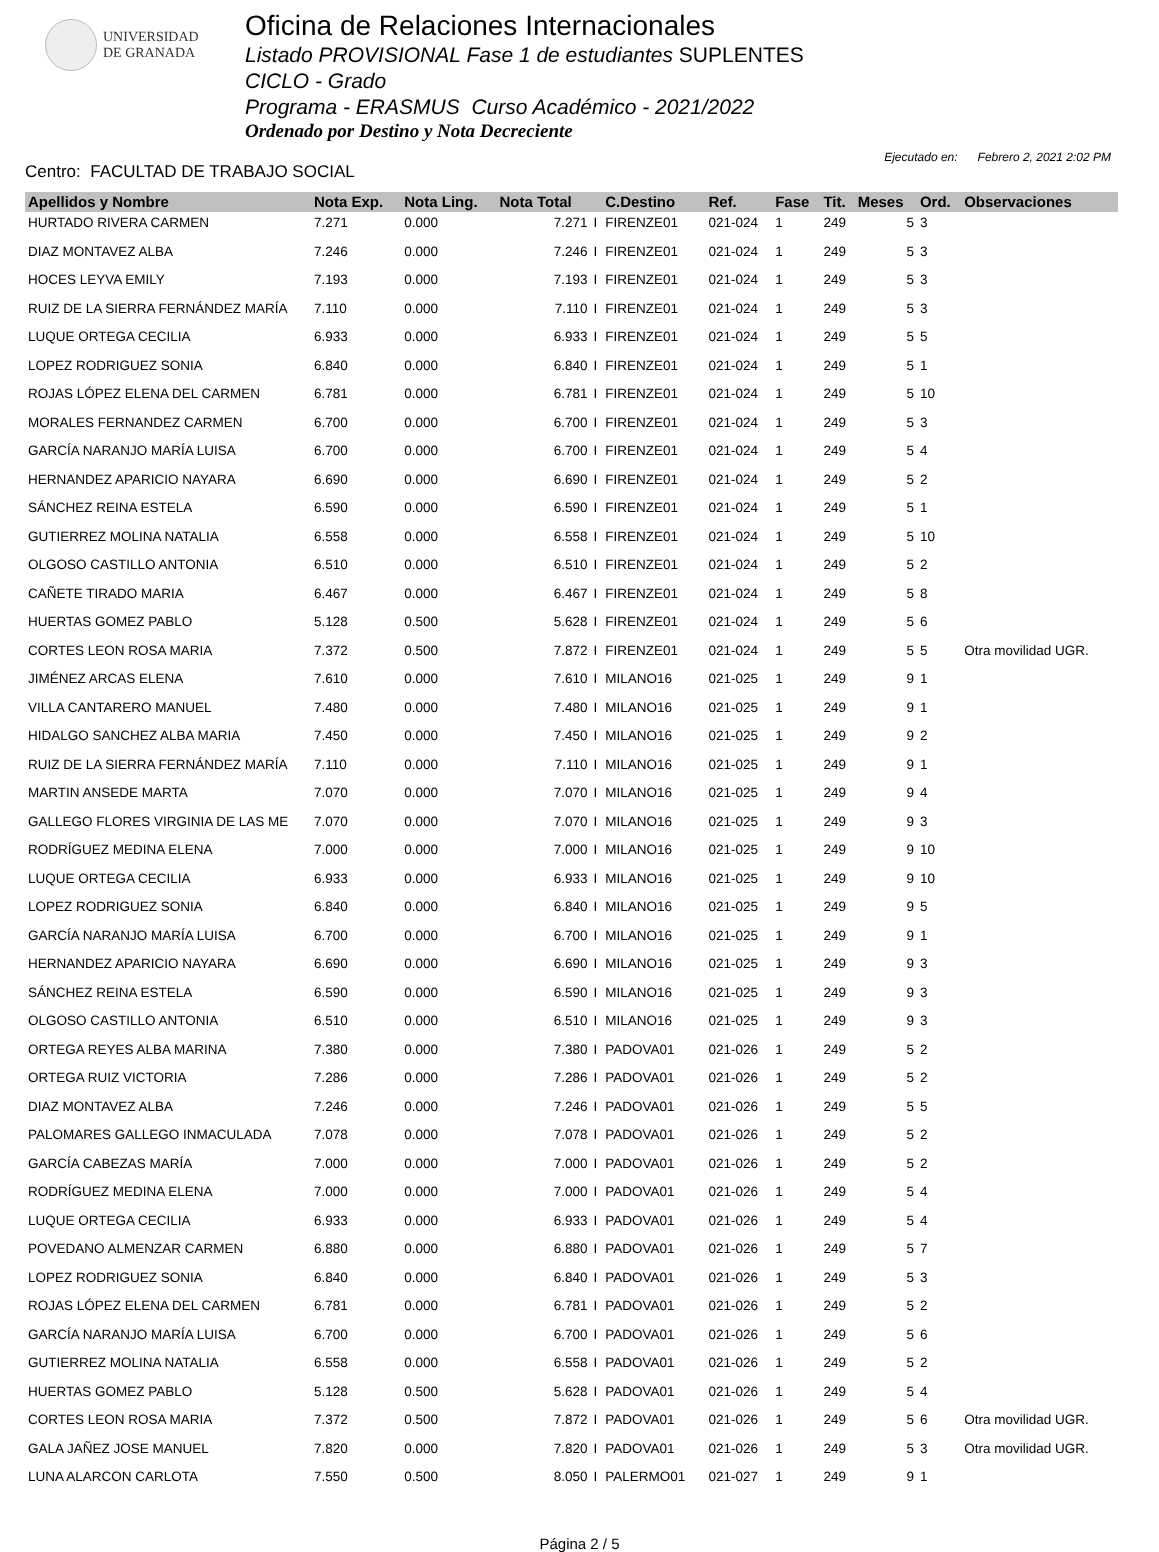UNIVERSIDAD
DE GRANADA
Oficina de Relaciones Internacionales
Listado PROVISIONAL Fase 1 de estudiantes SUPLENTES
CICLO - Grado
Programa - ERASMUS Curso Académico - 2021/2022
Ordenado por Destino y Nota Decreciente
Centro: FACULTAD DE TRABAJO SOCIAL
Ejecutado en: Febrero 2, 2021 2:02 PM
| Apellidos y Nombre | Nota Exp. | Nota Ling. | Nota Total | | C.Destino | Ref. | Fase | Tit. | Meses | Ord. | Observaciones |
| --- | --- | --- | --- | --- | --- | --- | --- | --- | --- | --- | --- |
| HURTADO RIVERA CARMEN | 7.271 | 0.000 | 7.271 | I | FIRENZE01 | 021-024 | 1 | 249 | 5 | 3 | |
| DIAZ MONTAVEZ ALBA | 7.246 | 0.000 | 7.246 | I | FIRENZE01 | 021-024 | 1 | 249 | 5 | 3 | |
| HOCES LEYVA EMILY | 7.193 | 0.000 | 7.193 | I | FIRENZE01 | 021-024 | 1 | 249 | 5 | 3 | |
| RUIZ DE LA SIERRA FERNÁNDEZ MARÍA | 7.110 | 0.000 | 7.110 | I | FIRENZE01 | 021-024 | 1 | 249 | 5 | 3 | |
| LUQUE ORTEGA CECILIA | 6.933 | 0.000 | 6.933 | I | FIRENZE01 | 021-024 | 1 | 249 | 5 | 5 | |
| LOPEZ RODRIGUEZ SONIA | 6.840 | 0.000 | 6.840 | I | FIRENZE01 | 021-024 | 1 | 249 | 5 | 1 | |
| ROJAS LÓPEZ ELENA DEL CARMEN | 6.781 | 0.000 | 6.781 | I | FIRENZE01 | 021-024 | 1 | 249 | 5 | 10 | |
| MORALES FERNANDEZ CARMEN | 6.700 | 0.000 | 6.700 | I | FIRENZE01 | 021-024 | 1 | 249 | 5 | 3 | |
| GARCÍA NARANJO MARÍA LUISA | 6.700 | 0.000 | 6.700 | I | FIRENZE01 | 021-024 | 1 | 249 | 5 | 4 | |
| HERNANDEZ APARICIO NAYARA | 6.690 | 0.000 | 6.690 | I | FIRENZE01 | 021-024 | 1 | 249 | 5 | 2 | |
| SÁNCHEZ REINA ESTELA | 6.590 | 0.000 | 6.590 | I | FIRENZE01 | 021-024 | 1 | 249 | 5 | 1 | |
| GUTIERREZ MOLINA NATALIA | 6.558 | 0.000 | 6.558 | I | FIRENZE01 | 021-024 | 1 | 249 | 5 | 10 | |
| OLGOSO CASTILLO ANTONIA | 6.510 | 0.000 | 6.510 | I | FIRENZE01 | 021-024 | 1 | 249 | 5 | 2 | |
| CAÑETE TIRADO MARIA | 6.467 | 0.000 | 6.467 | I | FIRENZE01 | 021-024 | 1 | 249 | 5 | 8 | |
| HUERTAS GOMEZ PABLO | 5.128 | 0.500 | 5.628 | I | FIRENZE01 | 021-024 | 1 | 249 | 5 | 6 | |
| CORTES LEON ROSA MARIA | 7.372 | 0.500 | 7.872 | I | FIRENZE01 | 021-024 | 1 | 249 | 5 | 5 | Otra movilidad UGR. |
| JIMÉNEZ ARCAS ELENA | 7.610 | 0.000 | 7.610 | I | MILANO16 | 021-025 | 1 | 249 | 9 | 1 | |
| VILLA CANTARERO MANUEL | 7.480 | 0.000 | 7.480 | I | MILANO16 | 021-025 | 1 | 249 | 9 | 1 | |
| HIDALGO SANCHEZ ALBA MARIA | 7.450 | 0.000 | 7.450 | I | MILANO16 | 021-025 | 1 | 249 | 9 | 2 | |
| RUIZ DE LA SIERRA FERNÁNDEZ MARÍA | 7.110 | 0.000 | 7.110 | I | MILANO16 | 021-025 | 1 | 249 | 9 | 1 | |
| MARTIN ANSEDE MARTA | 7.070 | 0.000 | 7.070 | I | MILANO16 | 021-025 | 1 | 249 | 9 | 4 | |
| GALLEGO FLORES VIRGINIA DE LAS ME | 7.070 | 0.000 | 7.070 | I | MILANO16 | 021-025 | 1 | 249 | 9 | 3 | |
| RODRÍGUEZ MEDINA ELENA | 7.000 | 0.000 | 7.000 | I | MILANO16 | 021-025 | 1 | 249 | 9 | 10 | |
| LUQUE ORTEGA CECILIA | 6.933 | 0.000 | 6.933 | I | MILANO16 | 021-025 | 1 | 249 | 9 | 10 | |
| LOPEZ RODRIGUEZ SONIA | 6.840 | 0.000 | 6.840 | I | MILANO16 | 021-025 | 1 | 249 | 9 | 5 | |
| GARCÍA NARANJO MARÍA LUISA | 6.700 | 0.000 | 6.700 | I | MILANO16 | 021-025 | 1 | 249 | 9 | 1 | |
| HERNANDEZ APARICIO NAYARA | 6.690 | 0.000 | 6.690 | I | MILANO16 | 021-025 | 1 | 249 | 9 | 3 | |
| SÁNCHEZ REINA ESTELA | 6.590 | 0.000 | 6.590 | I | MILANO16 | 021-025 | 1 | 249 | 9 | 3 | |
| OLGOSO CASTILLO ANTONIA | 6.510 | 0.000 | 6.510 | I | MILANO16 | 021-025 | 1 | 249 | 9 | 3 | |
| ORTEGA REYES ALBA MARINA | 7.380 | 0.000 | 7.380 | I | PADOVA01 | 021-026 | 1 | 249 | 5 | 2 | |
| ORTEGA RUIZ VICTORIA | 7.286 | 0.000 | 7.286 | I | PADOVA01 | 021-026 | 1 | 249 | 5 | 2 | |
| DIAZ MONTAVEZ ALBA | 7.246 | 0.000 | 7.246 | I | PADOVA01 | 021-026 | 1 | 249 | 5 | 5 | |
| PALOMARES GALLEGO INMACULADA | 7.078 | 0.000 | 7.078 | I | PADOVA01 | 021-026 | 1 | 249 | 5 | 2 | |
| GARCÍA CABEZAS MARÍA | 7.000 | 0.000 | 7.000 | I | PADOVA01 | 021-026 | 1 | 249 | 5 | 2 | |
| RODRÍGUEZ MEDINA ELENA | 7.000 | 0.000 | 7.000 | I | PADOVA01 | 021-026 | 1 | 249 | 5 | 4 | |
| LUQUE ORTEGA CECILIA | 6.933 | 0.000 | 6.933 | I | PADOVA01 | 021-026 | 1 | 249 | 5 | 4 | |
| POVEDANO ALMENZAR CARMEN | 6.880 | 0.000 | 6.880 | I | PADOVA01 | 021-026 | 1 | 249 | 5 | 7 | |
| LOPEZ RODRIGUEZ SONIA | 6.840 | 0.000 | 6.840 | I | PADOVA01 | 021-026 | 1 | 249 | 5 | 3 | |
| ROJAS LÓPEZ ELENA DEL CARMEN | 6.781 | 0.000 | 6.781 | I | PADOVA01 | 021-026 | 1 | 249 | 5 | 2 | |
| GARCÍA NARANJO MARÍA LUISA | 6.700 | 0.000 | 6.700 | I | PADOVA01 | 021-026 | 1 | 249 | 5 | 6 | |
| GUTIERREZ MOLINA NATALIA | 6.558 | 0.000 | 6.558 | I | PADOVA01 | 021-026 | 1 | 249 | 5 | 2 | |
| HUERTAS GOMEZ PABLO | 5.128 | 0.500 | 5.628 | I | PADOVA01 | 021-026 | 1 | 249 | 5 | 4 | |
| CORTES LEON ROSA MARIA | 7.372 | 0.500 | 7.872 | I | PADOVA01 | 021-026 | 1 | 249 | 5 | 6 | Otra movilidad UGR. |
| GALA JAÑEZ JOSE MANUEL | 7.820 | 0.000 | 7.820 | I | PADOVA01 | 021-026 | 1 | 249 | 5 | 3 | Otra movilidad UGR. |
| LUNA ALARCON CARLOTA | 7.550 | 0.500 | 8.050 | I | PALERMO01 | 021-027 | 1 | 249 | 9 | 1 | |
Página 2 / 5